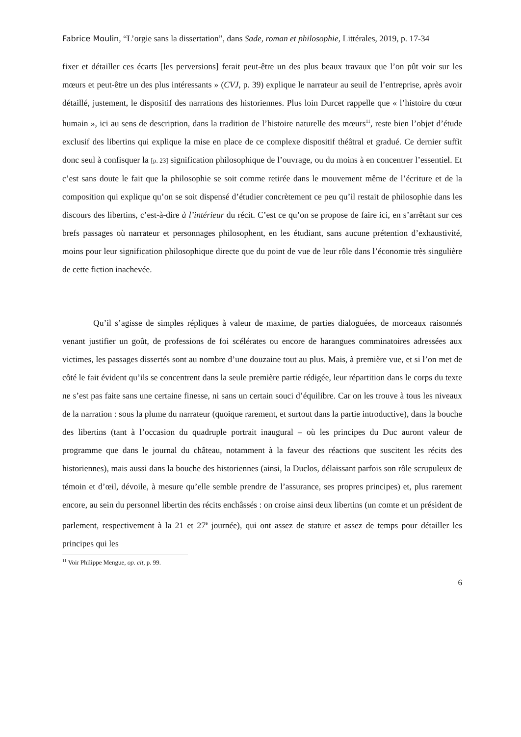Fabrice Moulin, “L’orgie sans la dissertation”, dans Sade, roman et philosophie, Littérales, 2019, p. 17-34
fixer et détailler ces écarts [les perversions] ferait peut-être un des plus beaux travaux que l’on pût voir sur les mœurs et peut-être un des plus intéressants » (CVJ, p. 39) explique le narrateur au seuil de l’entreprise, après avoir détaillé, justement, le dispositif des narrations des historiennes. Plus loin Durcet rappelle que « l’histoire du cœur humain », ici au sens de description, dans la tradition de l’histoire naturelle des mœurs<sup>11</sup>, reste bien l’objet d’étude exclusif des libertins qui explique la mise en place de ce complexe dispositif théâtral et gradué. Ce dernier suffit donc seul à confisquer la [p. 23] signification philosophique de l’ouvrage, ou du moins à en concentrer l’essentiel. Et c’est sans doute le fait que la philosophie se soit comme retirée dans le mouvement même de l’écriture et de la composition qui explique qu’on se soit dispensé d’étudier concrètement ce peu qu’il restait de philosophie dans les discours des libertins, c’est-à-dire à l’intérieur du récit. C’est ce qu’on se propose de faire ici, en s’arrêtant sur ces brefs passages où narrateur et personnages philosophent, en les étudiant, sans aucune prétention d’exhaustivité, moins pour leur signification philosophique directe que du point de vue de leur rôle dans l’économie très singulière de cette fiction inachevée.
Qu’il s’agisse de simples répliques à valeur de maxime, de parties dialoguées, de morceaux raisonnés venant justifier un goût, de professions de foi scélérates ou encore de harangues comminatoires adressées aux victimes, les passages dissertés sont au nombre d’une douzaine tout au plus. Mais, à première vue, et si l’on met de côté le fait évident qu’ils se concentrent dans la seule première partie rédigée, leur répartition dans le corps du texte ne s’est pas faite sans une certaine finesse, ni sans un certain souci d’équilibre. Car on les trouve à tous les niveaux de la narration : sous la plume du narrateur (quoique rarement, et surtout dans la partie introductive), dans la bouche des libertins (tant à l’occasion du quadruple portrait inaugural – où les principes du Duc auront valeur de programme que dans le journal du château, notamment à la faveur des réactions que suscitent les récits des historiennes), mais aussi dans la bouche des historiennes (ainsi, la Duclos, délaissant parfois son rôle scrupuleux de témoin et d’œil, dévoile, à mesure qu’elle semble prendre de l’assurance, ses propres principes) et, plus rarement encore, au sein du personnel libertin des récits enchâssés : on croise ainsi deux libertins (un comte et un président de parlement, respectivement à la 21 et 27<sup>e</sup> journée), qui ont assez de stature et assez de temps pour détailler les principes qui les
<sup>11</sup> Voir Philippe Mengue, op. cit, p. 99.
6